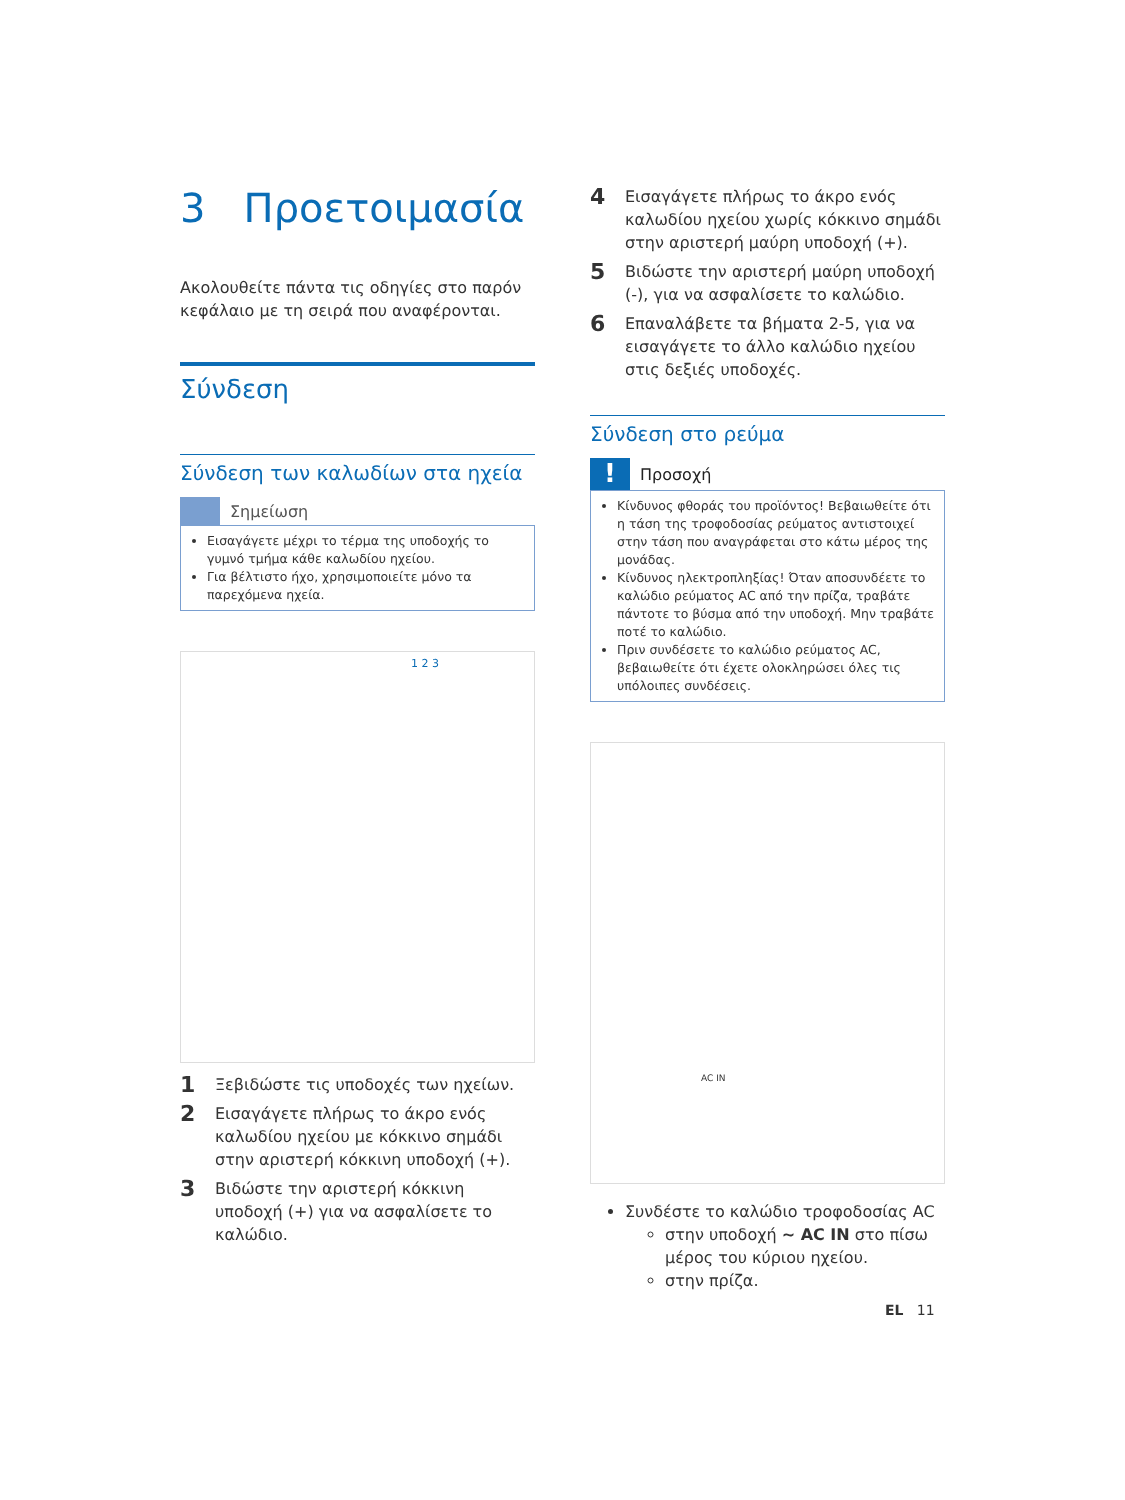3 Προετοιμασία
Ακολουθείτε πάντα τις οδηγίες στο παρόν κεφάλαιο με τη σειρά που αναφέρονται.
Σύνδεση
Σύνδεση των καλωδίων στα ηχεία
Σημείωση
Εισαγάγετε μέχρι το τέρμα της υποδοχής το γυμνό τμήμα κάθε καλωδίου ηχείου.
Για βέλτιστο ήχο, χρησιμοποιείτε μόνο τα παρεχόμενα ηχεία.
1 2 3
1 Ξεβιδώστε τις υποδοχές των ηχείων.
2 Εισαγάγετε πλήρως το άκρο ενός καλωδίου ηχείου με κόκκινο σημάδι στην αριστερή κόκκινη υποδοχή (+).
3 Βιδώστε την αριστερή κόκκινη υποδοχή (+) για να ασφαλίσετε το καλώδιο.
4 Εισαγάγετε πλήρως το άκρο ενός καλωδίου ηχείου χωρίς κόκκινο σημάδι στην αριστερή μαύρη υποδοχή (+).
5 Βιδώστε την αριστερή μαύρη υποδοχή (-), για να ασφαλίσετε το καλώδιο.
6 Επαναλάβετε τα βήματα 2-5, για να εισαγάγετε το άλλο καλώδιο ηχείου στις δεξιές υποδοχές.
Σύνδεση στο ρεύμα
!
Προσοχή
Κίνδυνος φθοράς του προϊόντος! Βεβαιωθείτε ότι η τάση της τροφοδοσίας ρεύματος αντιστοιχεί στην τάση που αναγράφεται στο κάτω μέρος της μονάδας.
Κίνδυνος ηλεκτροπληξίας! Όταν αποσυνδέετε το καλώδιο ρεύματος AC από την πρίζα, τραβάτε πάντοτε το βύσμα από την υποδοχή. Μην τραβάτε ποτέ το καλώδιο.
Πριν συνδέσετε το καλώδιο ρεύματος AC, βεβαιωθείτε ότι έχετε ολοκληρώσει όλες τις υπόλοιπες συνδέσεις.
AC IN
Συνδέστε το καλώδιο τροφοδοσίας AC
στην υποδοχή ~ AC IN στο πίσω μέρος του κύριου ηχείου.
στην πρίζα.
EL 11